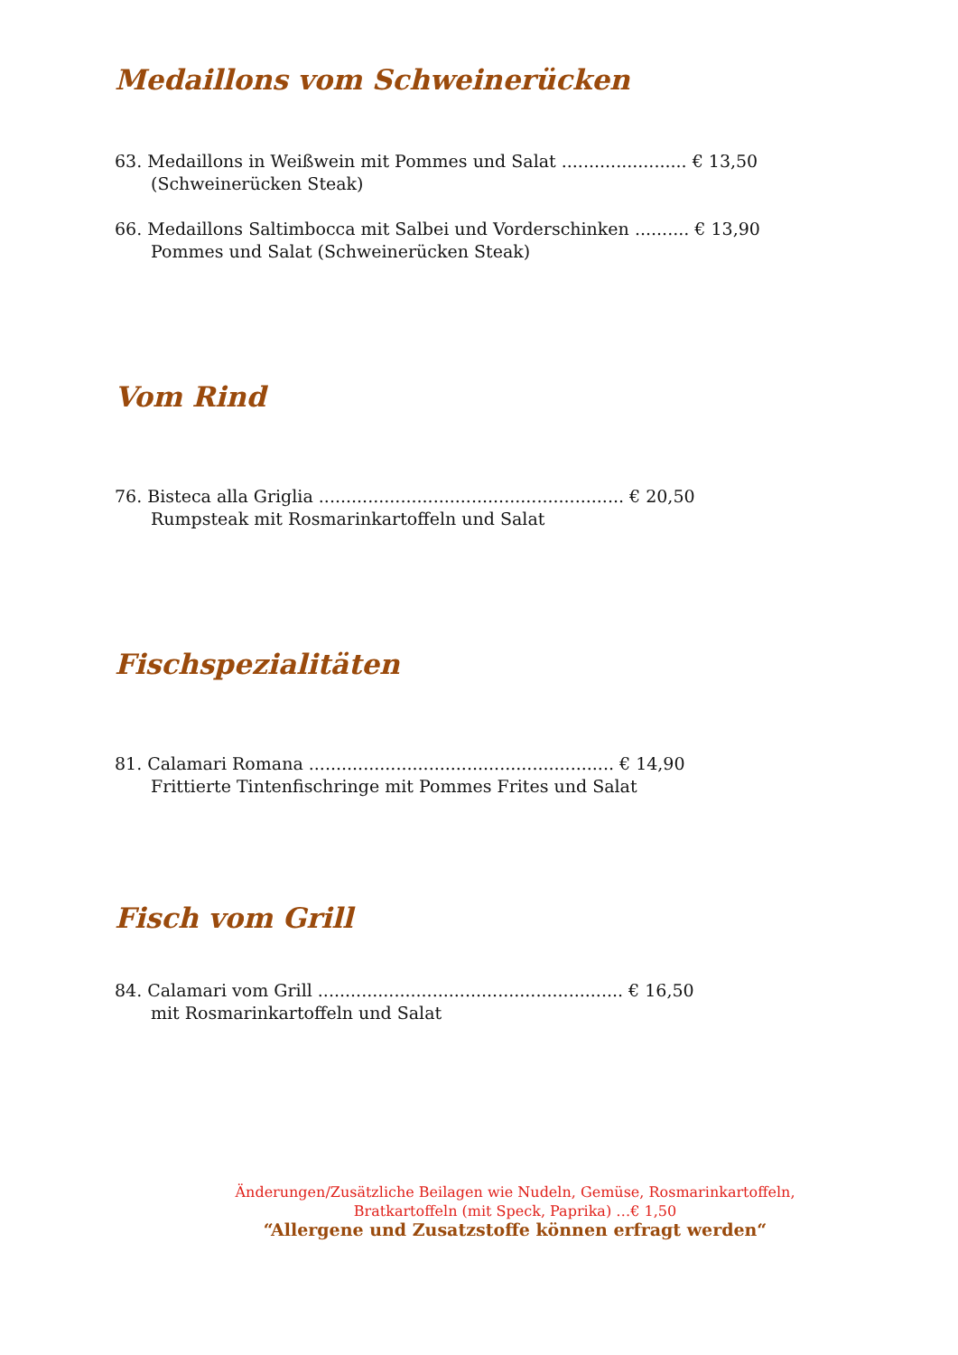Medaillons vom Schweinerücken
63. Medaillons in Weißwein mit Pommes und Salat ....................... € 13,50
(Schweinerücken Steak)
66. Medaillons Saltimbocca mit Salbei und Vorderschinken .......... € 13,90
Pommes und Salat (Schweinerücken Steak)
Vom Rind
76. Bisteca alla Griglia ........................................................ € 20,50
Rumpsteak mit Rosmarinkartoffeln und Salat
Fischspezialitäten
81. Calamari Romana ........................................................ € 14,90
Frittierte Tintenfischringe mit Pommes Frites und Salat
Fisch vom Grill
84. Calamari vom Grill ........................................................ € 16,50
mit Rosmarinkartoffeln und Salat
Änderungen/Zusätzliche Beilagen wie Nudeln, Gemüse, Rosmarinkartoffeln,
Bratkartoffeln (mit Speck, Paprika) …€ 1,50
“Allergene und Zusatzstoffe können erfragt werden“